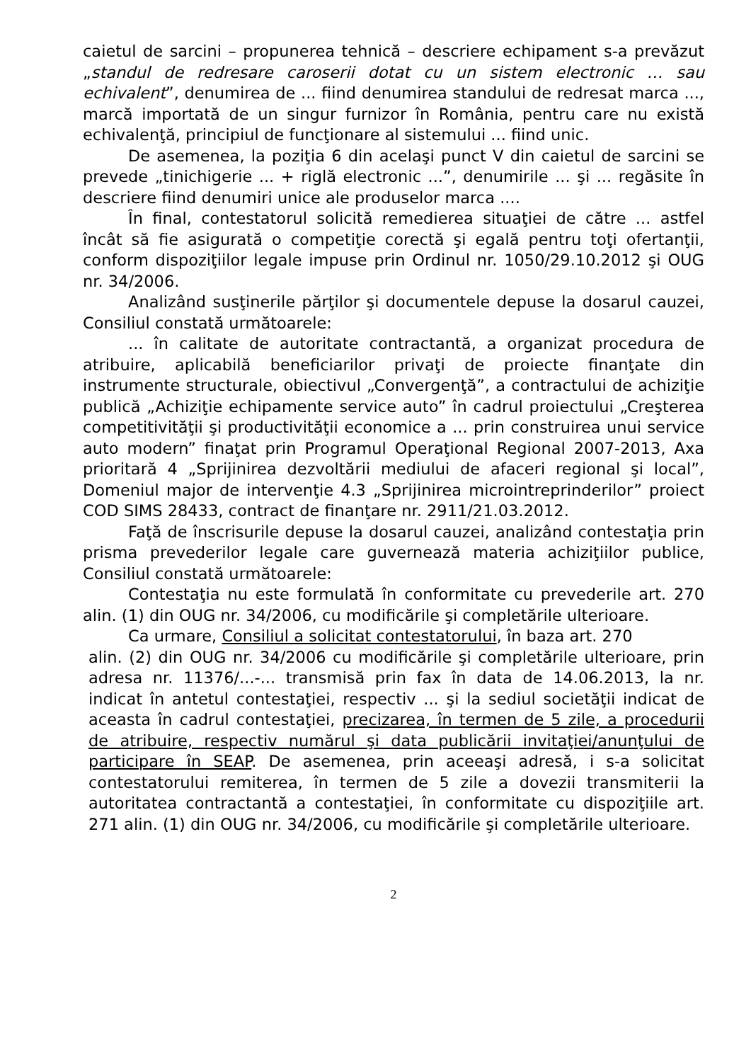caietul de sarcini – propunerea tehnică – descriere echipament s-a prevăzut „standul de redresare caroserii dotat cu un sistem electronic … sau echivalent”, denumirea de ... fiind denumirea standului de redresat marca ..., marcă importată de un singur furnizor în România, pentru care nu există echivalenţă, principiul de funcţionare al sistemului ... fiind unic.
De asemenea, la poziţia 6 din acelaşi punct V din caietul de sarcini se prevede „tinichigerie ... + riglă electronic ...”, denumirile ... şi ... regăsite în descriere fiind denumiri unice ale produselor marca ....
În final, contestatorul solicită remedierea situaţiei de către ... astfel încât să fie asigurată o competiţie corectă şi egală pentru toţi ofertanţii, conform dispoziţiilor legale impuse prin Ordinul nr. 1050/29.10.2012 şi OUG nr. 34/2006.
Analizând susţinerile părţilor şi documentele depuse la dosarul cauzei, Consiliul constată următoarele:
... în calitate de autoritate contractantă, a organizat procedura de atribuire, aplicabilă beneficiarilor privaţi de proiecte finanţate din instrumente structurale, obiectivul „Convergenţă”, a contractului de achiziţie publică „Achiziţie echipamente service auto” în cadrul proiectului „Creşterea competitivităţii şi productivităţii economice a ... prin construirea unui service auto modern” finaţat prin Programul Operaţional Regional 2007-2013, Axa prioritară 4 „Sprijinirea dezvoltării mediului de afaceri regional şi local”, Domeniul major de intervenţie 4.3 „Sprijinirea microintreprinderilor” proiect COD SIMS 28433, contract de finanţare nr. 2911/21.03.2012.
Faţă de înscrisurile depuse la dosarul cauzei, analizând contestaţia prin prisma prevederilor legale care guvernează materia achiziţiilor publice, Consiliul constată următoarele:
Contestaţia nu este formulată în conformitate cu prevederile art. 270 alin. (1) din OUG nr. 34/2006, cu modificările şi completările ulterioare.
Ca urmare, Consiliul a solicitat contestatorului, în baza art. 270
alin. (2) din OUG nr. 34/2006 cu modificările şi completările ulterioare, prin adresa nr. 11376/...-... transmisă prin fax în data de 14.06.2013, la nr. indicat în antetul contestaţiei, respectiv ... şi la sediul societăţii indicat de aceasta în cadrul contestaţiei, precizarea, în termen de 5 zile, a procedurii de atribuire, respectiv numărul şi data publicării invitaţiei/anunţului de participare în SEAP. De asemenea, prin aceeaşi adresă, i s-a solicitat contestatorului remiterea, în termen de 5 zile a dovezii transmiterii la autoritatea contractantă a contestaţiei, în conformitate cu dispoziţiile art. 271 alin. (1) din OUG nr. 34/2006, cu modificările şi completările ulterioare.
2